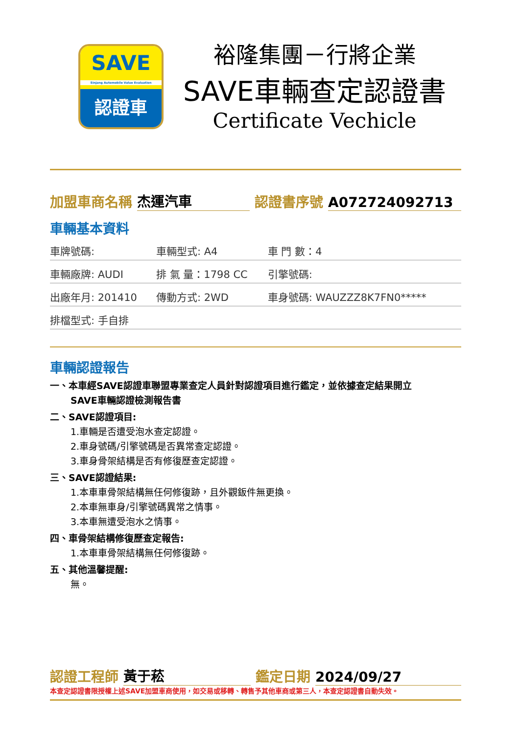SAVE
Sinjang Automobile Value Evaluation
認證車
裕隆集團－行將企業
SAVE車輛查定認證書
Certificate Vechicle
加盟車商名稱 杰運汽車 認證書序號 A072724092713
車輛基本資料
| 車牌號碼: | 車輛型式: A4 | 車 門 數：4 |
| 車輛廠牌: AUDI | 排 氣 量：1798 CC | 引擎號碼: |
| 出廠年月: 201410 | 傳動方式: 2WD | 車身號碼: WAUZZZ8K7FN0***** |
| 排檔型式: 手自排 | | |
車輛認證報告
一、本車經SAVE認證車聯盟專業查定人員針對認證項目進行鑑定，並依據查定結果開立
SAVE車輛認證檢測報告書
二、SAVE認證項目:
1.車輛是否遭受泡水查定認證。
2.車身號碼/引擎號碼是否異常查定認證。
3.車身骨架結構是否有修復歷查定認證。
三、SAVE認證結果:
1.本車車骨架結構無任何修復跡，且外觀鈑件無更換。
2.本車無車身/引擎號碼異常之情事。
3.本車無遭受泡水之情事。
四、車骨架結構修復歷查定報告:
1.本車車骨架結構無任何修復跡。
五、其他溫馨提醒:
無。
認證工程師 黃于菘 鑑定日期 2024/09/27
本查定認證書限授權上述SAVE加盟車商使用，如交易或移轉、轉售予其他車商或第三人，本查定認證書自動失效。